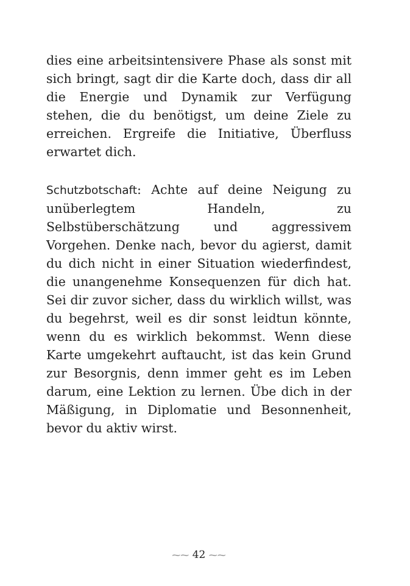dies eine arbeitsintensivere Phase als sonst mit sich bringt, sagt dir die Karte doch, dass dir all die Energie und Dynamik zur Verfügung stehen, die du benötigst, um deine Ziele zu erreichen. Ergreife die Initiative, Überfluss erwartet dich.
Schutzbotschaft: Achte auf deine Neigung zu unüberlegtem Handeln, zu Selbstüberschätzung und aggressivem Vorgehen. Denke nach, bevor du agierst, damit du dich nicht in einer Situation wiederfindest, die unangenehme Konsequenzen für dich hat. Sei dir zuvor sicher, dass du wirklich willst, was du begehrst, weil es dir sonst leidtun könnte, wenn du es wirklich bekommst. Wenn diese Karte umgekehrt auftaucht, ist das kein Grund zur Besorgnis, denn immer geht es im Leben darum, eine Lektion zu lernen. Übe dich in der Mäßigung, in Diplomatie und Besonnenheit, bevor du aktiv wirst.
⁓⁓ 42 ⁓⁓